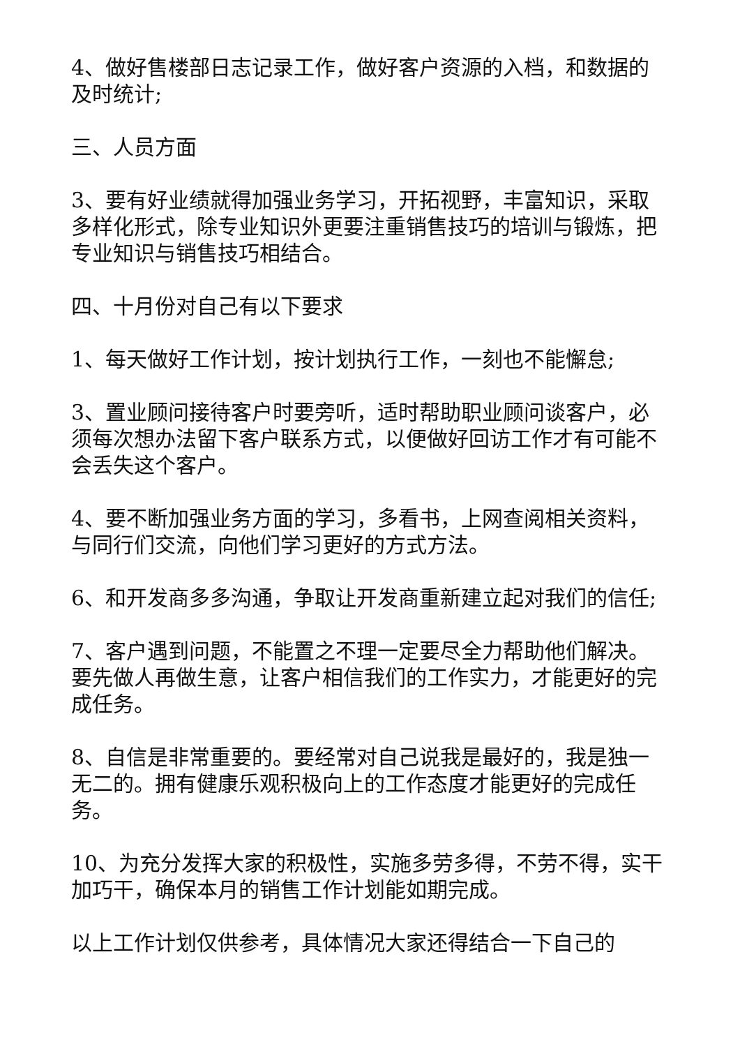4、做好售楼部日志记录工作，做好客户资源的入档，和数据的及时统计;
三、人员方面
3、要有好业绩就得加强业务学习，开拓视野，丰富知识，采取多样化形式，除专业知识外更要注重销售技巧的培训与锻炼，把专业知识与销售技巧相结合。
四、十月份对自己有以下要求
1、每天做好工作计划，按计划执行工作，一刻也不能懈怠;
3、置业顾问接待客户时要旁听，适时帮助职业顾问谈客户，必须每次想办法留下客户联系方式，以便做好回访工作才有可能不会丢失这个客户。
4、要不断加强业务方面的学习，多看书，上网查阅相关资料，与同行们交流，向他们学习更好的方式方法。
6、和开发商多多沟通，争取让开发商重新建立起对我们的信任;
7、客户遇到问题，不能置之不理一定要尽全力帮助他们解决。要先做人再做生意，让客户相信我们的工作实力，才能更好的完成任务。
8、自信是非常重要的。要经常对自己说我是最好的，我是独一无二的。拥有健康乐观积极向上的工作态度才能更好的完成任务。
10、为充分发挥大家的积极性，实施多劳多得，不劳不得，实干加巧干，确保本月的销售工作计划能如期完成。
以上工作计划仅供参考，具体情况大家还得结合一下自己的